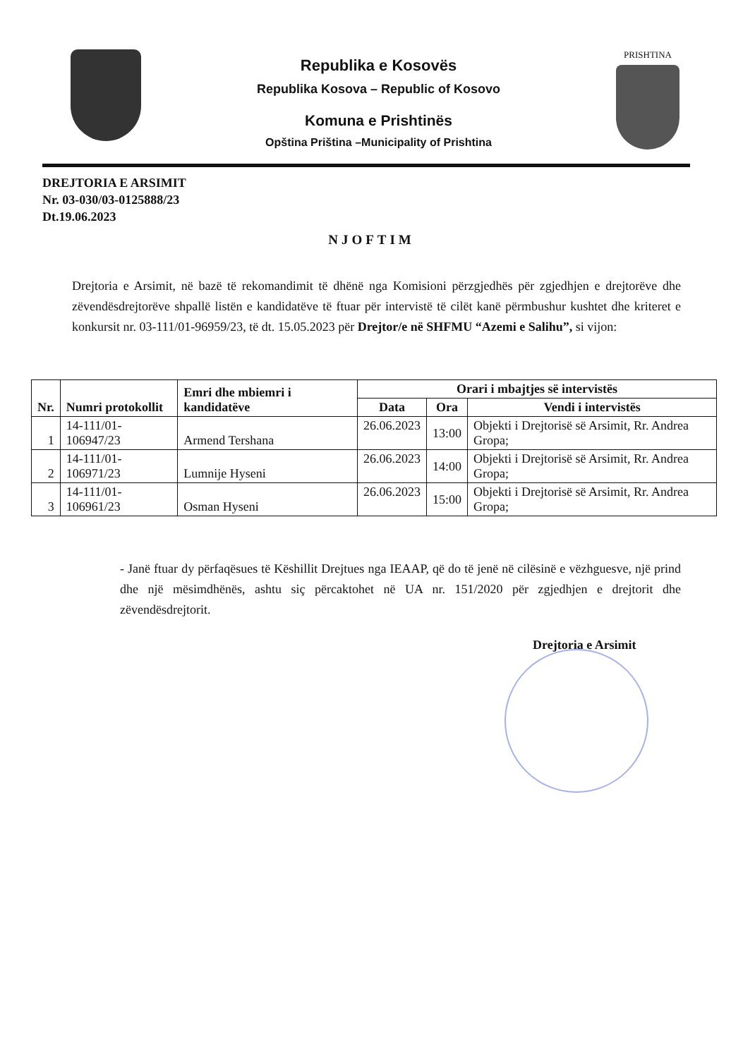Republika e Kosovës
Republika Kosova – Republic of Kosovo
Komuna e Prishtinës
Opština Priština –Municipality of Prishtina
PRISHTINA
DREJTORIA E ARSIMIT
Nr. 03-030/03-0125888/23
Dt.19.06.2023
NJOFTIM
Drejtoria e Arsimit, në bazë të rekomandimit të dhënë nga Komisioni përzgjedhës për zgjedhjen e drejtorëve dhe zëvendësdrejtorëve shpallë listën e kandidatëve të ftuar për intervistë të cilët kanë përmbushur kushtet dhe kriteret e konkursit nr. 03-111/01-96959/23, të dt. 15.05.2023 për Drejtor/e në SHFMU “Azemi e Salihu”, si vijon:
| Nr. | Numri protokollit | Emri dhe mbiemri i kandidatëve | Orari i mbajtjes së intervistës | | |
| --- | --- | --- | --- | --- | --- |
| | | | Data | Ora | Vendi i intervistës |
| 1 | 14-111/01-106947/23 | Armend Tershana | 26.06.2023 | 13:00 | Objekti i Drejtorisë së Arsimit, Rr. Andrea Gropa; |
| 2 | 14-111/01-106971/23 | Lumnije Hyseni | 26.06.2023 | 14:00 | Objekti i Drejtorisë së Arsimit, Rr. Andrea Gropa; |
| 3 | 14-111/01-106961/23 | Osman Hyseni | 26.06.2023 | 15:00 | Objekti i Drejtorisë së Arsimit, Rr. Andrea Gropa; |
- Janë ftuar dy përfaqësues të Këshillit Drejtues nga IEAAP, që do të jenë në cilësinë e vëzhguesve, një prind dhe një mësimdhënës, ashtu siç përcaktohet në UA nr. 151/2020 për zgjedhjen e drejtorit dhe zëvendësdrejtorit.
Drejtoria e Arsimit